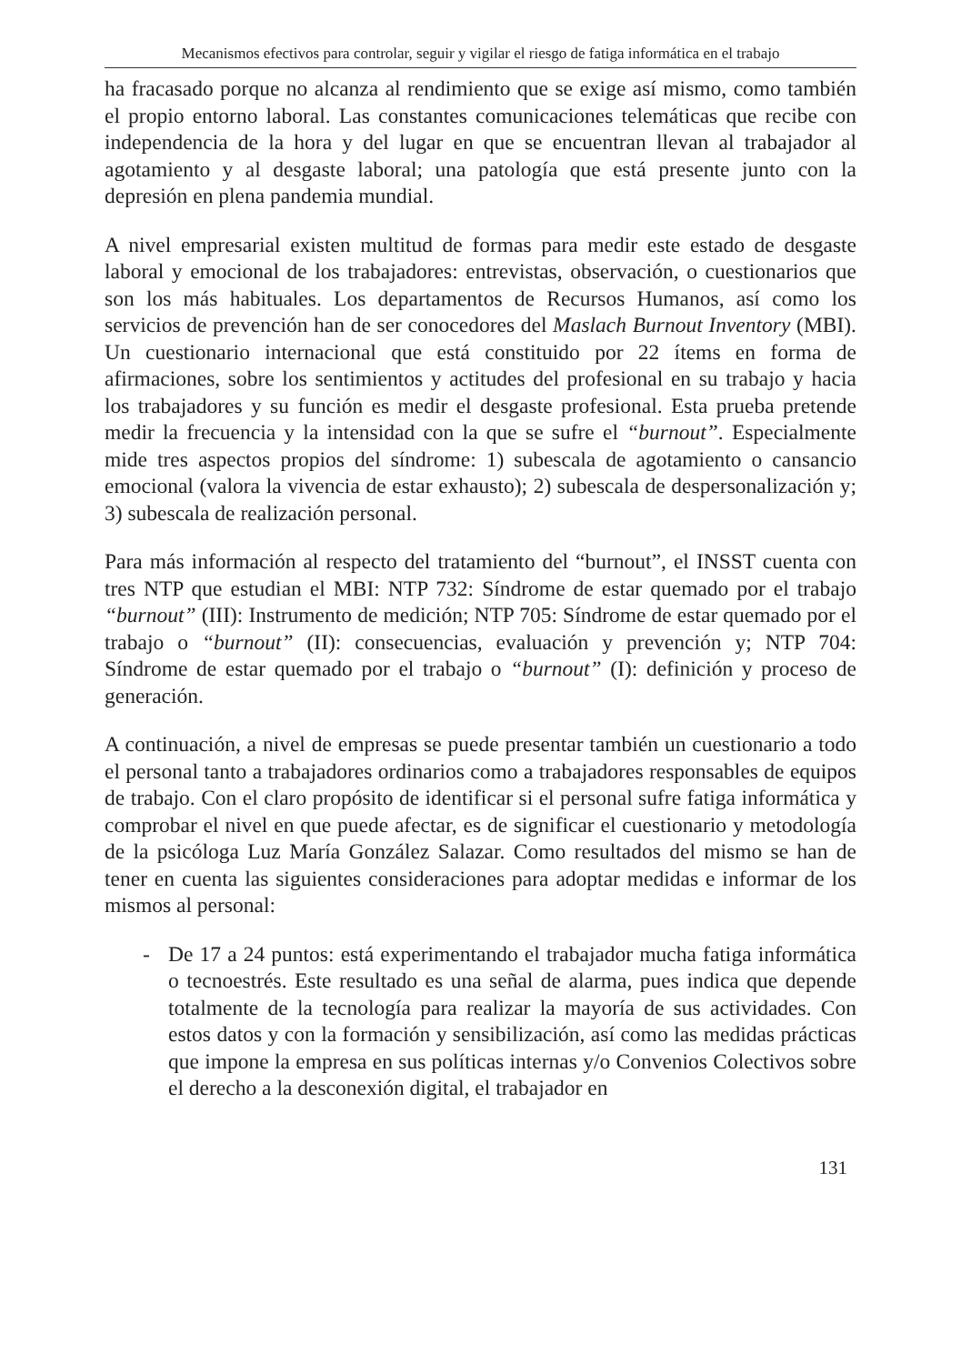Mecanismos efectivos para controlar, seguir y vigilar el riesgo de fatiga informática en el trabajo
ha fracasado porque no alcanza al rendimiento que se exige así mismo, como también el propio entorno laboral. Las constantes comunicaciones telemáticas que recibe con independencia de la hora y del lugar en que se encuentran llevan al trabajador al agotamiento y al desgaste laboral; una patología que está presente junto con la depresión en plena pandemia mundial.
A nivel empresarial existen multitud de formas para medir este estado de desgaste laboral y emocional de los trabajadores: entrevistas, observación, o cuestionarios que son los más habituales. Los departamentos de Recursos Humanos, así como los servicios de prevención han de ser conocedores del Maslach Burnout Inventory (MBI). Un cuestionario internacional que está constituido por 22 ítems en forma de afirmaciones, sobre los sentimientos y actitudes del profesional en su trabajo y hacia los trabajadores y su función es medir el desgaste profesional. Esta prueba pretende medir la frecuencia y la intensidad con la que se sufre el “burnout”. Especialmente mide tres aspectos propios del síndrome: 1) subescala de agotamiento o cansancio emocional (valora la vivencia de estar exhausto); 2) subescala de despersonalización y; 3) subescala de realización personal.
Para más información al respecto del tratamiento del “burnout”, el INSST cuenta con tres NTP que estudian el MBI: NTP 732: Síndrome de estar quemado por el trabajo “burnout” (III): Instrumento de medición; NTP 705: Síndrome de estar quemado por el trabajo o “burnout” (II): consecuencias, evaluación y prevención y; NTP 704: Síndrome de estar quemado por el trabajo o “burnout” (I): definición y proceso de generación.
A continuación, a nivel de empresas se puede presentar también un cuestionario a todo el personal tanto a trabajadores ordinarios como a trabajadores responsables de equipos de trabajo. Con el claro propósito de identificar si el personal sufre fatiga informática y comprobar el nivel en que puede afectar, es de significar el cuestionario y metodología de la psicóloga Luz María González Salazar. Como resultados del mismo se han de tener en cuenta las siguientes consideraciones para adoptar medidas e informar de los mismos al personal:
- De 17 a 24 puntos: está experimentando el trabajador mucha fatiga informática o tecnoestrés. Este resultado es una señal de alarma, pues indica que depende totalmente de la tecnología para realizar la mayoría de sus actividades. Con estos datos y con la formación y sensibilización, así como las medidas prácticas que impone la empresa en sus políticas internas y/o Convenios Colectivos sobre el derecho a la desconexión digital, el trabajador en
131